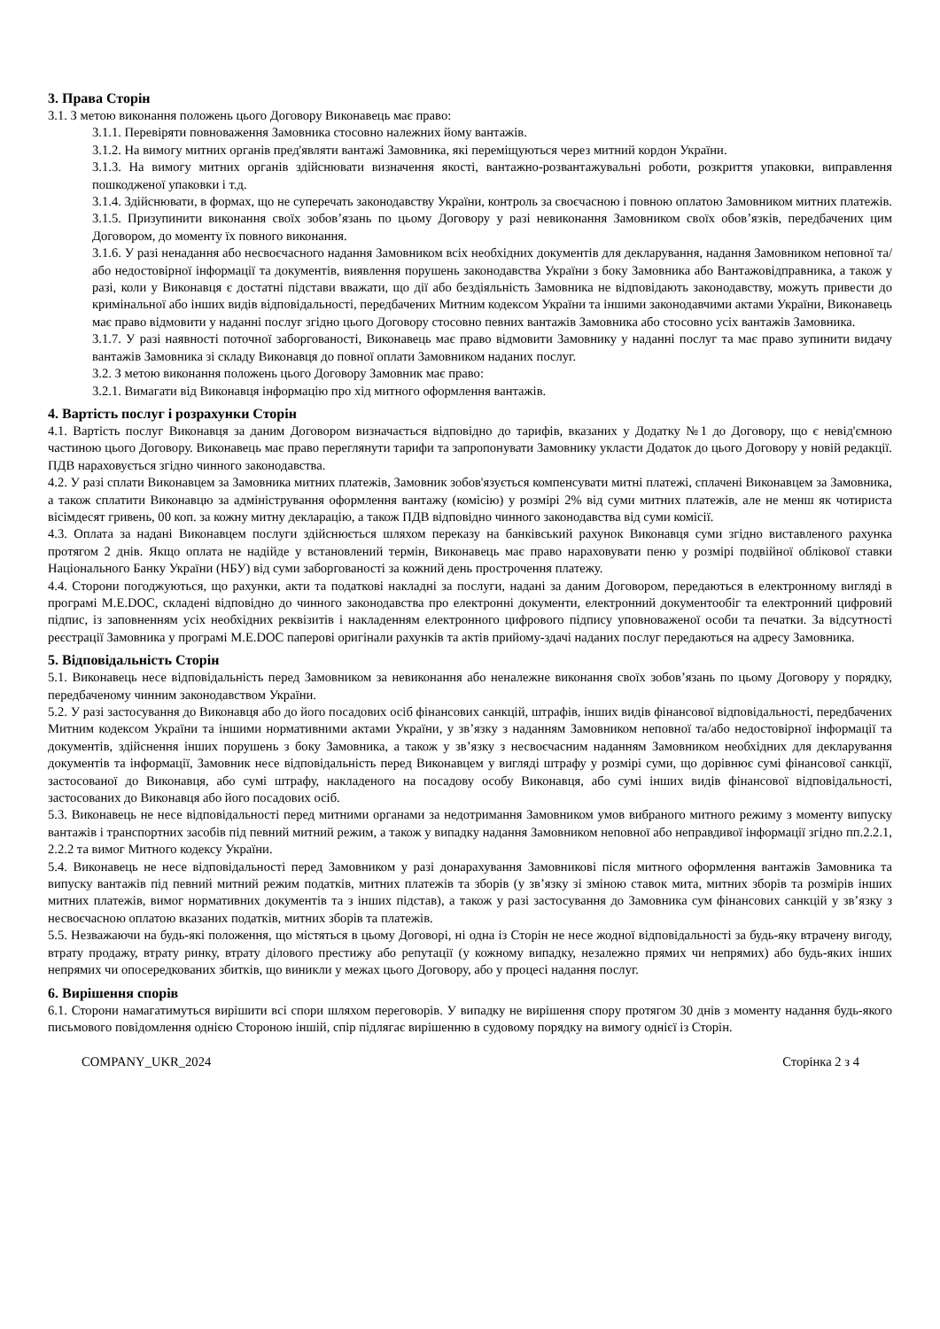3. Права Сторін
3.1. З метою виконання положень цього Договору Виконавець має право:
3.1.1. Перевіряти повноваження Замовника стосовно належних йому вантажів.
3.1.2. На вимогу митних органів пред'являти вантажі Замовника, які переміщуються через митний кордон України.
3.1.3. На вимогу митних органів здійснювати визначення якості, вантажно-розвантажувальні роботи, розкриття упаковки, виправлення пошкодженої упаковки і т.д.
3.1.4. Здійснювати, в формах, що не суперечать законодавству України, контроль за своєчасною і повною оплатою Замовником митних платежів.
3.1.5. Призупинити виконання своїх зобов’язань по цьому Договору у разі невиконання Замовником своїх обов’язків, передбачених цим Договором, до моменту їх повного виконання.
3.1.6. У разі ненадання або несвоєчасного надання Замовником всіх необхідних документів для декларування, надання Замовником неповної та/або недостовірної інформації та документів, виявлення порушень законодавства України з боку Замовника або Вантажовідправника, а також у разі, коли у Виконавця є достатні підстави вважати, що дії або бездіяльність Замовника не відповідають законодавству, можуть привести до кримінальної або інших видів відповідальності, передбачених Митним кодексом України та іншими законодавчими актами України, Виконавець має право відмовити у наданні послуг згідно цього Договору стосовно певних вантажів Замовника або стосовно усіх вантажів Замовника.
3.1.7. У разі наявності поточної заборгованості, Виконавець має право відмовити Замовнику у наданні послуг та має право зупинити видачу вантажів Замовника зі складу Виконавця до повної оплати Замовником наданих послуг.
3.2. З метою виконання положень цього Договору Замовник має право:
3.2.1. Вимагати від Виконавця інформацію про хід митного оформлення вантажів.
4. Вартість послуг і розрахунки Сторін
4.1. Вартість послуг Виконавця за даним Договором визначається відповідно до тарифів, вказаних у Додатку №1 до Договору, що є невід'ємною частиною цього Договору. Виконавець має право переглянути тарифи та запропонувати Замовнику укласти Додаток до цього Договору у новій редакції. ПДВ нараховується згідно чинного законодавства.
4.2. У разі сплати Виконавцем за Замовника митних платежів, Замовник зобов'язується компенсувати митні платежі, сплачені Виконавцем за Замовника, а також сплатити Виконавцю за адміністрування оформлення вантажу (комісію) у розмірі 2% від суми митних платежів, але не менш як чотириста вісімдесят гривень, 00 коп. за кожну митну декларацію, а також ПДВ відповідно чинного законодавства від суми комісії.
4.3. Оплата за надані Виконавцем послуги здійснюється шляхом переказу на банківський рахунок Виконавця суми згідно виставленого рахунка протягом 2 днів. Якщо оплата не надійде у встановлений термін, Виконавець має право нараховувати пеню у розмірі подвійної облікової ставки Національного Банку України (НБУ) від суми заборгованості за кожний день прострочення платежу.
4.4. Сторони погоджуються, що рахунки, акти та податкові накладні за послуги, надані за даним Договором, передаються в електронному вигляді в програмі M.E.DOC, складені відповідно до чинного законодавства про електронні документи, електронний документообіг та електронний цифровий підпис, із заповненням усіх необхідних реквізитів і накладенням електронного цифрового підпису уповноваженої особи та печатки. За відсутності реєстрації Замовника у програмі M.E.DOC паперові оригінали рахунків та актів прийому-здачі наданих послуг передаються на адресу Замовника.
5. Відповідальність Сторін
5.1. Виконавець несе відповідальність перед Замовником за невиконання або неналежне виконання своїх зобов’язань по цьому Договору у порядку, передбаченому чинним законодавством України.
5.2. У разі застосування до Виконавця або до його посадових осіб фінансових санкцій, штрафів, інших видів фінансової відповідальності, передбачених Митним кодексом України та іншими нормативними актами України, у зв’язку з наданням Замовником неповної та/або недостовірної інформації та документів, здійснення інших порушень з боку Замовника, а також у зв’язку з несвоєчасним наданням Замовником необхідних для декларування документів та інформації, Замовник несе відповідальність перед Виконавцем у вигляді штрафу у розмірі суми, що дорівнює сумі фінансової санкції, застосованої до Виконавця, або сумі штрафу, накладеного на посадову особу Виконавця, або сумі інших видів фінансової відповідальності, застосованих до Виконавця або його посадових осіб.
5.3. Виконавець не несе відповідальності перед митними органами за недотримання Замовником умов вибраного митного режиму з моменту випуску вантажів і транспортних засобів під певний митний режим, а також у випадку надання Замовником неповної або неправдивої інформації згідно пп.2.2.1, 2.2.2 та вимог Митного кодексу України.
5.4. Виконавець не несе відповідальності перед Замовником у разі донарахування Замовникові після митного оформлення вантажів Замовника та випуску вантажів під певний митний режим податків, митних платежів та зборів (у зв’язку зі зміною ставок мита, митних зборів та розмірів інших митних платежів, вимог нормативних документів та з інших підстав), а також у разі застосування до Замовника сум фінансових санкцій у зв’язку з несвоєчасною оплатою вказаних податків, митних зборів та платежів.
5.5. Незважаючи на будь-які положення, що містяться в цьому Договорі, ні одна із Сторін не несе жодної відповідальності за будь-яку втрачену вигоду, втрату продажу, втрату ринку, втрату ділового престижу або репутації (у кожному випадку, незалежно прямих чи непрямих) або будь-яких інших непрямих чи опосередкованих збитків, що виникли у межах цього Договору, або у процесі надання послуг.
6. Вирішення спорів
6.1. Сторони намагатимуться вирішити всі спори шляхом переговорів. У випадку не вирішення спору протягом 30 днів з моменту надання будь-якого письмового повідомлення однією Стороною іншій, спір підлягає вирішенню в судовому порядку на вимогу однієї із Сторін.
COMPANY_UKR_2024 Сторінка 2 з 4